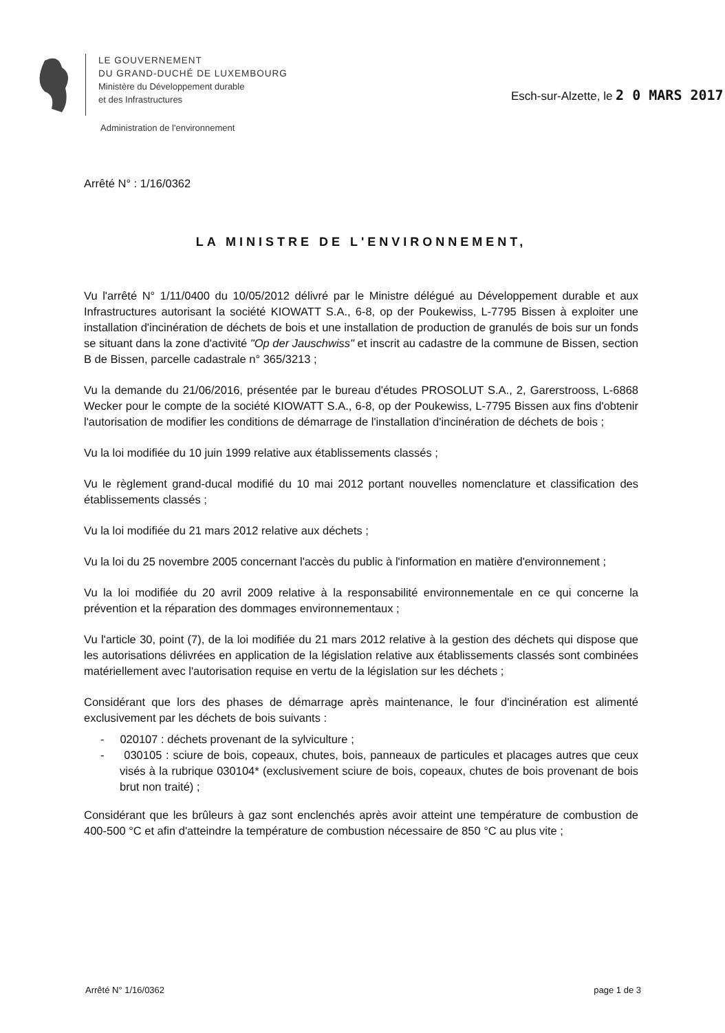LE GOUVERNEMENT
DU GRAND-DUCHÉ DE LUXEMBOURG
Ministère du Développement durable
et des Infrastructures
Esch-sur-Alzette, le 2 0 MARS 2017
Administration de l'environnement
Arrêté N° : 1/16/0362
LA MINISTRE DE L'ENVIRONNEMENT,
Vu l'arrêté N° 1/11/0400 du 10/05/2012 délivré par le Ministre délégué au Développement durable et aux Infrastructures autorisant la société KIOWATT S.A., 6-8, op der Poukewiss, L-7795 Bissen à exploiter une installation d'incinération de déchets de bois et une installation de production de granulés de bois sur un fonds se situant dans la zone d'activité "Op der Jauschwiss" et inscrit au cadastre de la commune de Bissen, section B de Bissen, parcelle cadastrale n° 365/3213 ;
Vu la demande du 21/06/2016, présentée par le bureau d'études PROSOLUT S.A., 2, Garerstrooss, L-6868 Wecker pour le compte de la société KIOWATT S.A., 6-8, op der Poukewiss, L-7795 Bissen aux fins d'obtenir l'autorisation de modifier les conditions de démarrage de l'installation d'incinération de déchets de bois ;
Vu la loi modifiée du 10 juin 1999 relative aux établissements classés ;
Vu le règlement grand-ducal modifié du 10 mai 2012 portant nouvelles nomenclature et classification des établissements classés ;
Vu la loi modifiée du 21 mars 2012 relative aux déchets ;
Vu la loi du 25 novembre 2005 concernant l'accès du public à l'information en matière d'environnement ;
Vu la loi modifiée du 20 avril 2009 relative à la responsabilité environnementale en ce qui concerne la prévention et la réparation des dommages environnementaux ;
Vu l'article 30, point (7), de la loi modifiée du 21 mars 2012 relative à la gestion des déchets qui dispose que les autorisations délivrées en application de la législation relative aux établissements classés sont combinées matériellement avec l'autorisation requise en vertu de la législation sur les déchets ;
Considérant que lors des phases de démarrage après maintenance, le four d'incinération est alimenté exclusivement par les déchets de bois suivants :
- 020107 : déchets provenant de la sylviculture ;
- 030105 : sciure de bois, copeaux, chutes, bois, panneaux de particules et placages autres que ceux visés à la rubrique 030104* (exclusivement sciure de bois, copeaux, chutes de bois provenant de bois brut non traité) ;
Considérant que les brûleurs à gaz sont enclenchés après avoir atteint une température de combustion de 400-500 °C et afin d'atteindre la température de combustion nécessaire de 850 °C au plus vite ;
Arrêté N° 1/16/0362 page 1 de 3